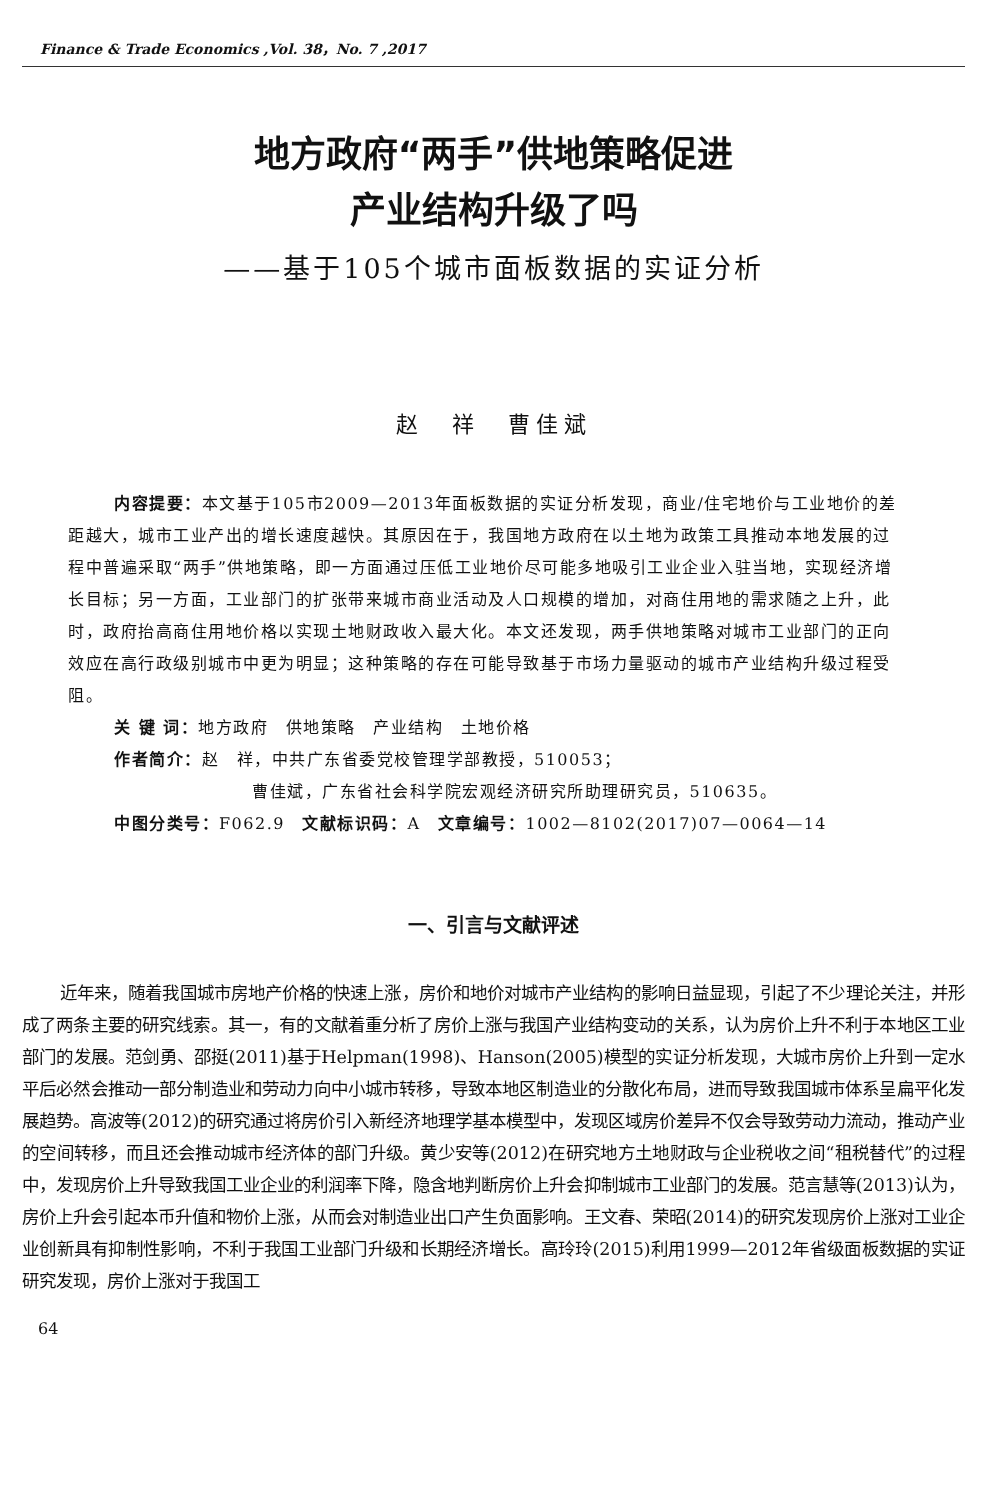Finance & Trade Economics ,Vol. 38，No. 7 ,2017
地方政府“两手”供地策略促进
产业结构升级了吗
——基于105个城市面板数据的实证分析
赵　祥　曹佳斌
内容提要：本文基于105市2009—2013年面板数据的实证分析发现，商业/住宅地价与工业地价的差距越大，城市工业产出的增长速度越快。其原因在于，我国地方政府在以土地为政策工具推动本地发展的过程中普遍采取“两手”供地策略，即一方面通过压低工业地价尽可能多地吸引工业企业入驻当地，实现经济增长目标；另一方面，工业部门的扩张带来城市商业活动及人口规模的增加，对商住用地的需求随之上升，此时，政府抬高商住用地价格以实现土地财政收入最大化。本文还发现，两手供地策略对城市工业部门的正向效应在高行政级别城市中更为明显；这种策略的存在可能导致基于市场力量驱动的城市产业结构升级过程受阻。
关 键 词：地方政府　供地策略　产业结构　土地价格
作者简介：赵　祥，中共广东省委党校管理学部教授，510053；
曹佳斌，广东省社会科学院宏观经济研究所助理研究员，510635。
中图分类号：F062.9　文献标识码：A　文章编号：1002—8102(2017)07—0064—14
一、引言与文献评述
近年来，随着我国城市房地产价格的快速上涨，房价和地价对城市产业结构的影响日益显现，引起了不少理论关注，并形成了两条主要的研究线索。其一，有的文献着重分析了房价上涨与我国产业结构变动的关系，认为房价上升不利于本地区工业部门的发展。范剑勇、邵挺(2011)基于Helpman(1998)、Hanson(2005)模型的实证分析发现，大城市房价上升到一定水平后必然会推动一部分制造业和劳动力向中小城市转移，导致本地区制造业的分散化布局，进而导致我国城市体系呈扁平化发展趋势。高波等(2012)的研究通过将房价引入新经济地理学基本模型中，发现区域房价差异不仅会导致劳动力流动，推动产业的空间转移，而且还会推动城市经济体的部门升级。黄少安等(2012)在研究地方土地财政与企业税收之间“租税替代”的过程中，发现房价上升导致我国工业企业的利润率下降，隐含地判断房价上升会抑制城市工业部门的发展。范言慧等(2013)认为，房价上升会引起本币升值和物价上涨，从而会对制造业出口产生负面影响。王文春、荣昭(2014)的研究发现房价上涨对工业企业创新具有抑制性影响，不利于我国工业部门升级和长期经济增长。高玲玲(2015)利用1999—2012年省级面板数据的实证研究发现，房价上涨对于我国工
64